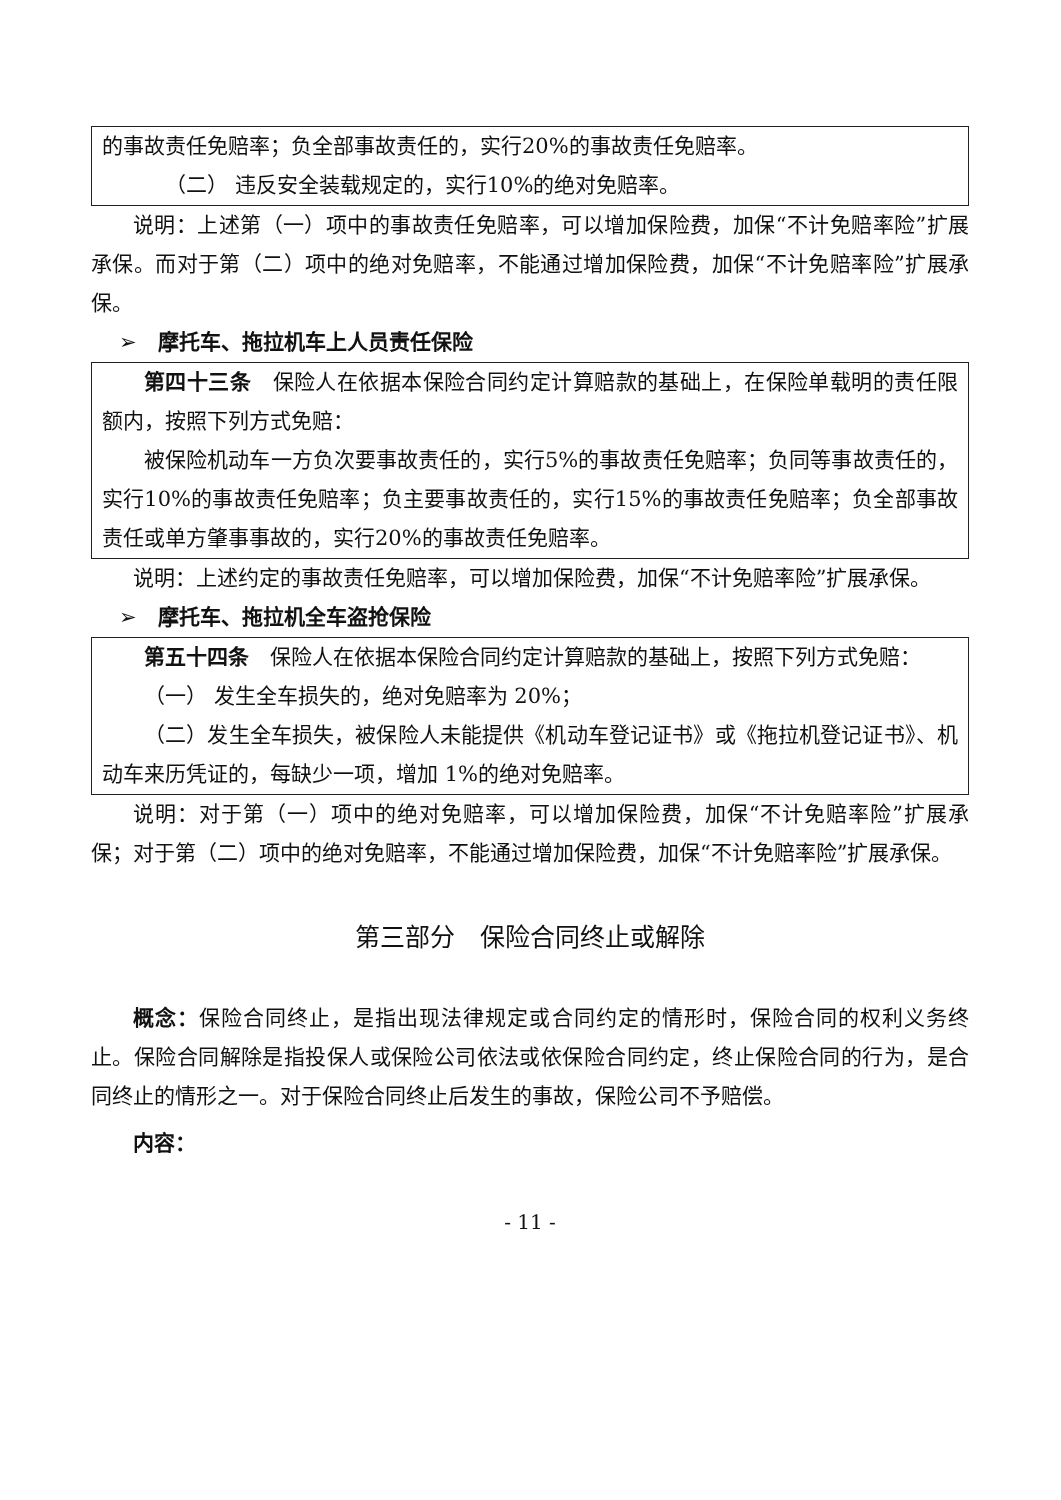的事故责任免赔率；负全部事故责任的，实行20%的事故责任免赔率。
（二） 违反安全装载规定的，实行10%的绝对免赔率。
说明：上述第（一）项中的事故责任免赔率，可以增加保险费，加保“不计免赔率险”扩展承保。而对于第（二）项中的绝对免赔率，不能通过增加保险费，加保“不计免赔率险”扩展承保。
➢　摩托车、拖拉机车上人员责任保险
第四十三条　保险人在依据本保险合同约定计算赔款的基础上，在保险单载明的责任限额内，按照下列方式免赔：
被保险机动车一方负次要事故责任的，实行5%的事故责任免赔率；负同等事故责任的，实行10%的事故责任免赔率；负主要事故责任的，实行15%的事故责任免赔率；负全部事故责任或单方肇事事故的，实行20%的事故责任免赔率。
说明：上述约定的事故责任免赔率，可以增加保险费，加保“不计免赔率险”扩展承保。
➢　摩托车、拖拉机全车盗抢保险
第五十四条　保险人在依据本保险合同约定计算赔款的基础上，按照下列方式免赔：
（一） 发生全车损失的，绝对免赔率为 20%；
（二）发生全车损失，被保险人未能提供《机动车登记证书》或《拖拉机登记证书》、机动车来历凭证的，每缺少一项，增加 1%的绝对免赔率。
说明：对于第（一）项中的绝对免赔率，可以增加保险费，加保“不计免赔率险”扩展承保；对于第（二）项中的绝对免赔率，不能通过增加保险费，加保“不计免赔率险”扩展承保。
第三部分　保险合同终止或解除
概念：保险合同终止，是指出现法律规定或合同约定的情形时，保险合同的权利义务终止。保险合同解除是指投保人或保险公司依法或依保险合同约定，终止保险合同的行为，是合同终止的情形之一。对于保险合同终止后发生的事故，保险公司不予赔偿。
内容：
- 11 -